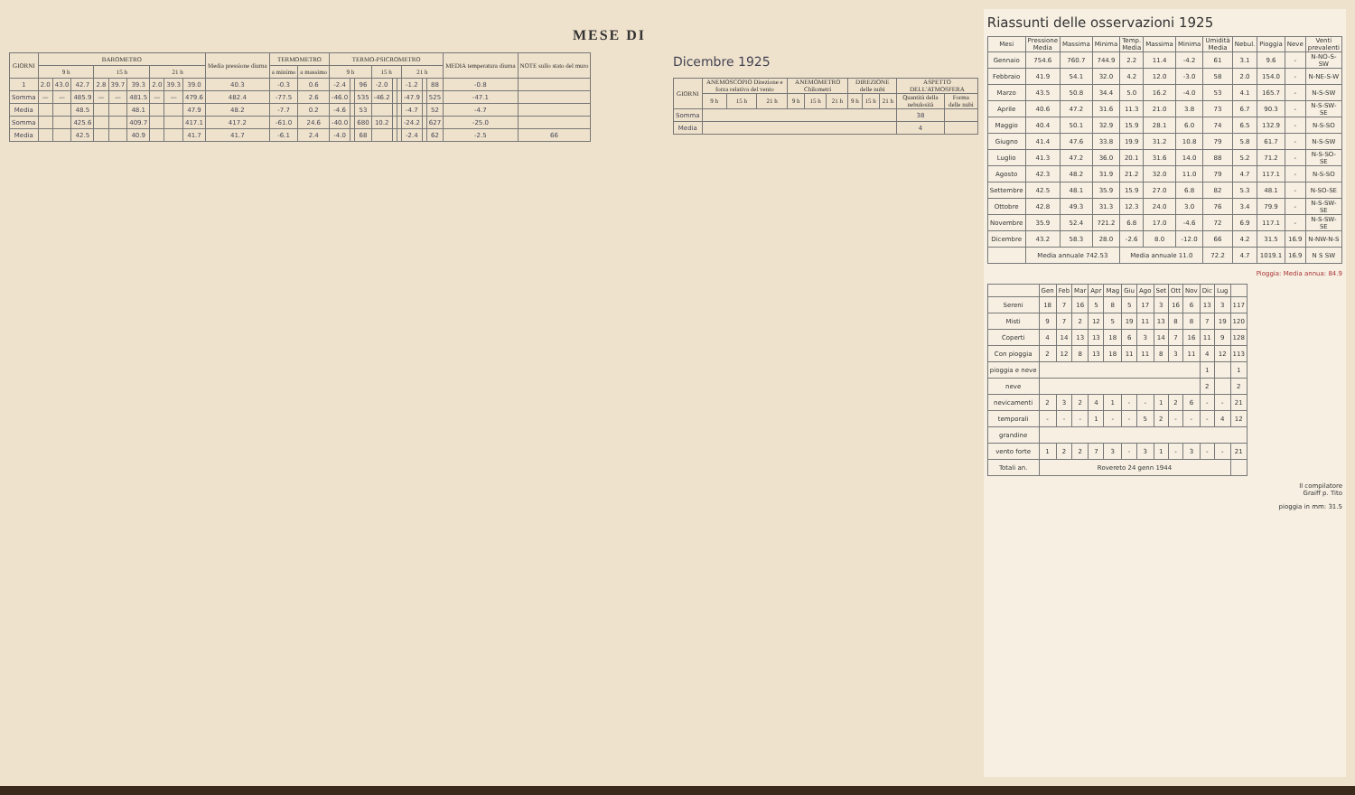MESE DI
| GIORNI | BAROMETRO | | | | | | | | | Media pressione diurna | TERMOMETRO | | TERMO-PSICROMETRO | | | | | | | | | MEDIA temperatura diurna | NOTE sullo stato del muro |
| --- | --- | --- | --- | --- | --- | --- | --- | --- | --- | --- | --- | --- | --- | --- | --- | --- | --- | --- | --- | --- | --- | --- | --- |
| | 9 h | | | 15 h | | | 21 h | | | | a minimo | a massimo | 9 h | | | 15 h | | | 21 h | | | | |
| 1 | 2.0 | 43.0 | 42.7 | 2.8 | 39.7 | 39.3 | 2.0 | 39.3 | 39.0 | 40.3 | -0.3 | 0.6 | -2.4 | | 96 | -2.0 | | | -1.2 | | 88 | -0.8 | |
| Somma | — | — | 485.9 | — | — | 481.5 | — | — | 479.6 | 482.4 | -77.5 | 2.6 | -46.0 | | 535 | -46.2 | | | -47.9 | | 525 | -47.1 | |
| Media | | | 48.5 | | | 48.1 | | | 47.9 | 48.2 | -7.7 | 0.2 | -4.6 | | 53 | | | | -4.7 | | 52 | -4.7 | |
| Somma | | | 425.6 | | | 409.7 | | | 417.1 | 417.2 | -61.0 | 24.6 | -40.0 | | 680 | 10.2 | | | -24.2 | | 627 | -25.0 | |
| Media | | | 42.5 | | | 40.9 | | | 41.7 | 41.7 | -6.1 | 2.4 | -4.0 | | 68 | | | | -2.4 | | 62 | -2.5 | 66 |
Dicembre 1925
| GIORNI | ANEMOSCOPIO Direzione e forza relativa del vento | | | ANEMOMETRO Chilometri | | | DIREZIONE delle nubi | | | ASPETTO DELL'ATMOSFERA | |
| --- | --- | --- | --- | --- | --- | --- | --- | --- | --- | --- | --- |
| | 9 h | 15 h | 21 h | 9 h | 15 h | 21 h | 9 h | 15 h | 21 h | Quantità della nebulosità | Forma delle nubi |
| Somma | | | | | | | | | | 38 | |
| Media | | | | | | | | | | 4 | |
Riassunti delle osservazioni 1925
| Mesi | Pressione Media | Massima | Minima | Temp. Media | Massima | Minima | Umidità Media | Nebul. | Pioggia | Neve | Venti prevalenti |
| --- | --- | --- | --- | --- | --- | --- | --- | --- | --- | --- | --- |
| Gennaio | 754.6 | 760.7 | 744.9 | 2.2 | 11.4 | -4.2 | 61 | 3.1 | 9.6 | - | N-NO-S-SW |
| Febbraio | 41.9 | 54.1 | 32.0 | 4.2 | 12.0 | -3.0 | 58 | 2.0 | 154.0 | - | N-NE-S-W |
| Marzo | 43.5 | 50.8 | 34.4 | 5.0 | 16.2 | -4.0 | 53 | 4.1 | 165.7 | - | N-S-SW |
| Aprile | 40.6 | 47.2 | 31.6 | 11.3 | 21.0 | 3.8 | 73 | 6.7 | 90.3 | - | N-S-SW-SE |
| Maggio | 40.4 | 50.1 | 32.9 | 15.9 | 28.1 | 6.0 | 74 | 6.5 | 132.9 | - | N-S-SO |
| Giugno | 41.4 | 47.6 | 33.8 | 19.9 | 31.2 | 10.8 | 79 | 5.8 | 61.7 | - | N-S-SW |
| Luglio | 41.3 | 47.2 | 36.0 | 20.1 | 31.6 | 14.0 | 88 | 5.2 | 71.2 | - | N-S-SO-SE |
| Agosto | 42.3 | 48.2 | 31.9 | 21.2 | 32.0 | 11.0 | 79 | 4.7 | 117.1 | - | N-S-SO |
| Settembre | 42.5 | 48.1 | 35.9 | 15.9 | 27.0 | 6.8 | 82 | 5.3 | 48.1 | - | N-SO-SE |
| Ottobre | 42.8 | 49.3 | 31.3 | 12.3 | 24.0 | 3.0 | 76 | 3.4 | 79.9 | - | N-S-SW-SE |
| Novembre | 35.9 | 52.4 | 721.2 | 6.8 | 17.0 | -4.6 | 72 | 6.9 | 117.1 | - | N-S-SW-SE |
| Dicembre | 43.2 | 58.3 | 28.0 | -2.6 | 8.0 | -12.0 | 66 | 4.2 | 31.5 | 16.9 | N-NW-N-S |
| | Media annuale 742.53 | | | Media annuale 11.0 | | | 72.2 | 4.7 | 1019.1 | 16.9 | N S SW |
Pioggia: Media annua: 84.9
| | Gen | Feb | Mar | Apr | Mag | Giu | Ago | Set | Ott | Nov | Dic | Lug | |
| --- | --- | --- | --- | --- | --- | --- | --- | --- | --- | --- | --- | --- | --- |
| Sereni | 18 | 7 | 16 | 5 | 8 | 5 | 17 | 3 | 16 | 6 | 13 | 3 | 117 |
| Misti | 9 | 7 | 2 | 12 | 5 | 19 | 11 | 13 | 8 | 8 | 7 | 19 | 120 |
| Coperti | 4 | 14 | 13 | 13 | 18 | 6 | 3 | 14 | 7 | 16 | 11 | 9 | 128 |
| Con pioggia | 2 | 12 | 8 | 13 | 18 | 11 | 11 | 8 | 3 | 11 | 4 | 12 | 113 |
| pioggia e neve | | | | | | | | | | | 1 | | 1 |
| neve | | | | | | | | | | | 2 | | 2 |
| nevicamenti | 2 | 3 | 2 | 4 | 1 | - | - | 1 | 2 | 6 | - | - | 21 |
| temporali | - | - | - | 1 | - | - | 5 | 2 | - | - | - | 4 | 12 |
| grandine | | | | | | | | | | | | | |
| vento forte | 1 | 2 | 2 | 7 | 3 | - | 3 | 1 | - | 3 | - | - | 21 |
| Totali an. | Rovereto 24 genn 1944 | | | | | | | | | | | | |
Il compilatore
Graiff p. Tito
pioggia in mm: 31.5